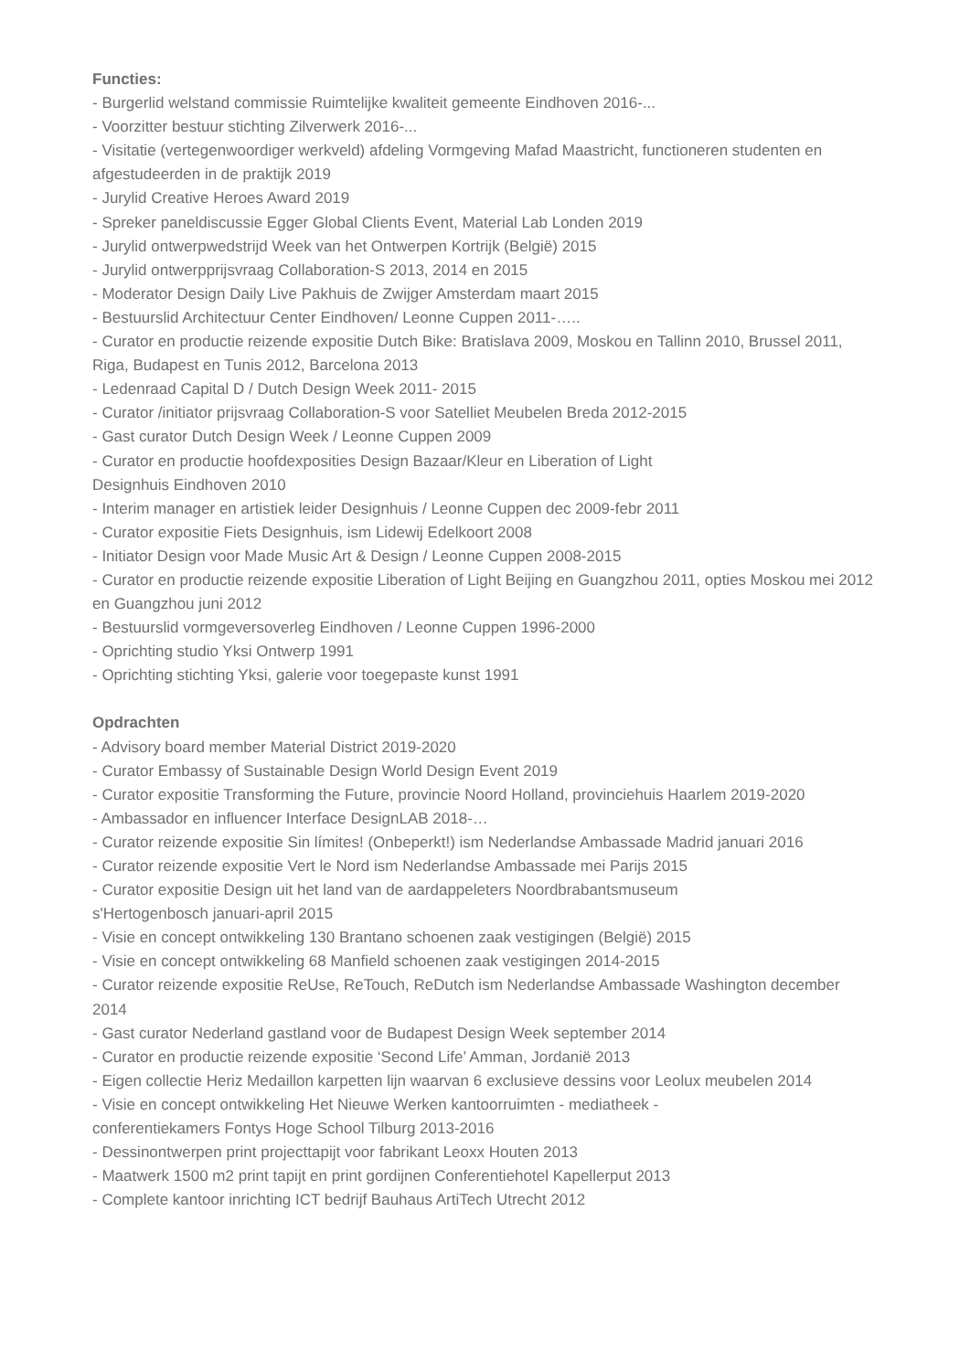Functies:
- Burgerlid welstand commissie Ruimtelijke kwaliteit gemeente Eindhoven 2016-...
- Voorzitter bestuur stichting Zilverwerk 2016-...
- Visitatie (vertegenwoordiger werkveld) afdeling Vormgeving Mafad Maastricht, functioneren studenten en afgestudeerden in de praktijk 2019
- Jurylid Creative Heroes Award 2019
- Spreker paneldiscussie Egger Global Clients Event, Material Lab Londen 2019
- Jurylid ontwerpwedstrijd Week van het Ontwerpen Kortrijk (België) 2015
- Jurylid ontwerpprijsvraag Collaboration-S 2013, 2014 en 2015
- Moderator Design Daily Live Pakhuis de Zwijger Amsterdam maart 2015
- Bestuurslid Architectuur Center Eindhoven/ Leonne Cuppen 2011-…..
- Curator en productie reizende expositie Dutch Bike: Bratislava 2009, Moskou en Tallinn 2010, Brussel 2011, Riga, Budapest en Tunis 2012, Barcelona 2013
- Ledenraad Capital D / Dutch Design Week 2011- 2015
- Curator /initiator prijsvraag Collaboration-S voor Satelliet Meubelen Breda 2012-2015
- Gast curator Dutch Design Week / Leonne Cuppen 2009
- Curator en productie hoofdexposities Design Bazaar/Kleur en Liberation of Light
Designhuis Eindhoven 2010
- Interim manager en artistiek leider Designhuis / Leonne Cuppen dec 2009-febr 2011
- Curator expositie Fiets Designhuis, ism Lidewij Edelkoort 2008
- Initiator Design voor Made Music Art & Design / Leonne Cuppen 2008-2015
- Curator en productie reizende expositie Liberation of Light Beijing en Guangzhou 2011, opties Moskou mei 2012 en Guangzhou juni 2012
- Bestuurslid vormgeversoverleg Eindhoven / Leonne Cuppen 1996-2000
- Oprichting studio Yksi Ontwerp 1991
- Oprichting stichting Yksi, galerie voor toegepaste kunst 1991
Opdrachten
- Advisory board member Material District 2019-2020
- Curator Embassy of Sustainable Design World Design Event 2019
- Curator expositie Transforming the Future, provincie Noord Holland, provinciehuis Haarlem 2019-2020
- Ambassador en influencer Interface DesignLAB 2018-…
- Curator reizende expositie Sin límites! (Onbeperkt!) ism Nederlandse Ambassade Madrid januari 2016
- Curator reizende expositie Vert le Nord ism Nederlandse Ambassade mei Parijs 2015
- Curator expositie Design uit het land van de aardappeleters Noordbrabantsmuseum
s'Hertogenbosch januari-april 2015
- Visie en concept ontwikkeling 130 Brantano schoenen zaak vestigingen (België) 2015
- Visie en concept ontwikkeling 68 Manfield schoenen zaak vestigingen 2014-2015
- Curator reizende expositie ReUse, ReTouch, ReDutch ism Nederlandse Ambassade Washington december 2014
- Gast curator Nederland gastland voor de Budapest Design Week september 2014
- Curator en productie reizende expositie ‘Second Life’ Amman, Jordanië 2013
- Eigen collectie Heriz Medaillon karpetten lijn waarvan 6 exclusieve dessins voor Leolux meubelen 2014
- Visie en concept ontwikkeling Het Nieuwe Werken kantoorruimten - mediatheek -
conferentiekamers Fontys Hoge School Tilburg 2013-2016
- Dessinontwerpen print projecttapijt voor fabrikant Leoxx Houten 2013
- Maatwerk 1500 m2 print tapijt en print gordijnen Conferentiehotel Kapellerput 2013
- Complete kantoor inrichting ICT bedrijf Bauhaus ArtiTech Utrecht 2012